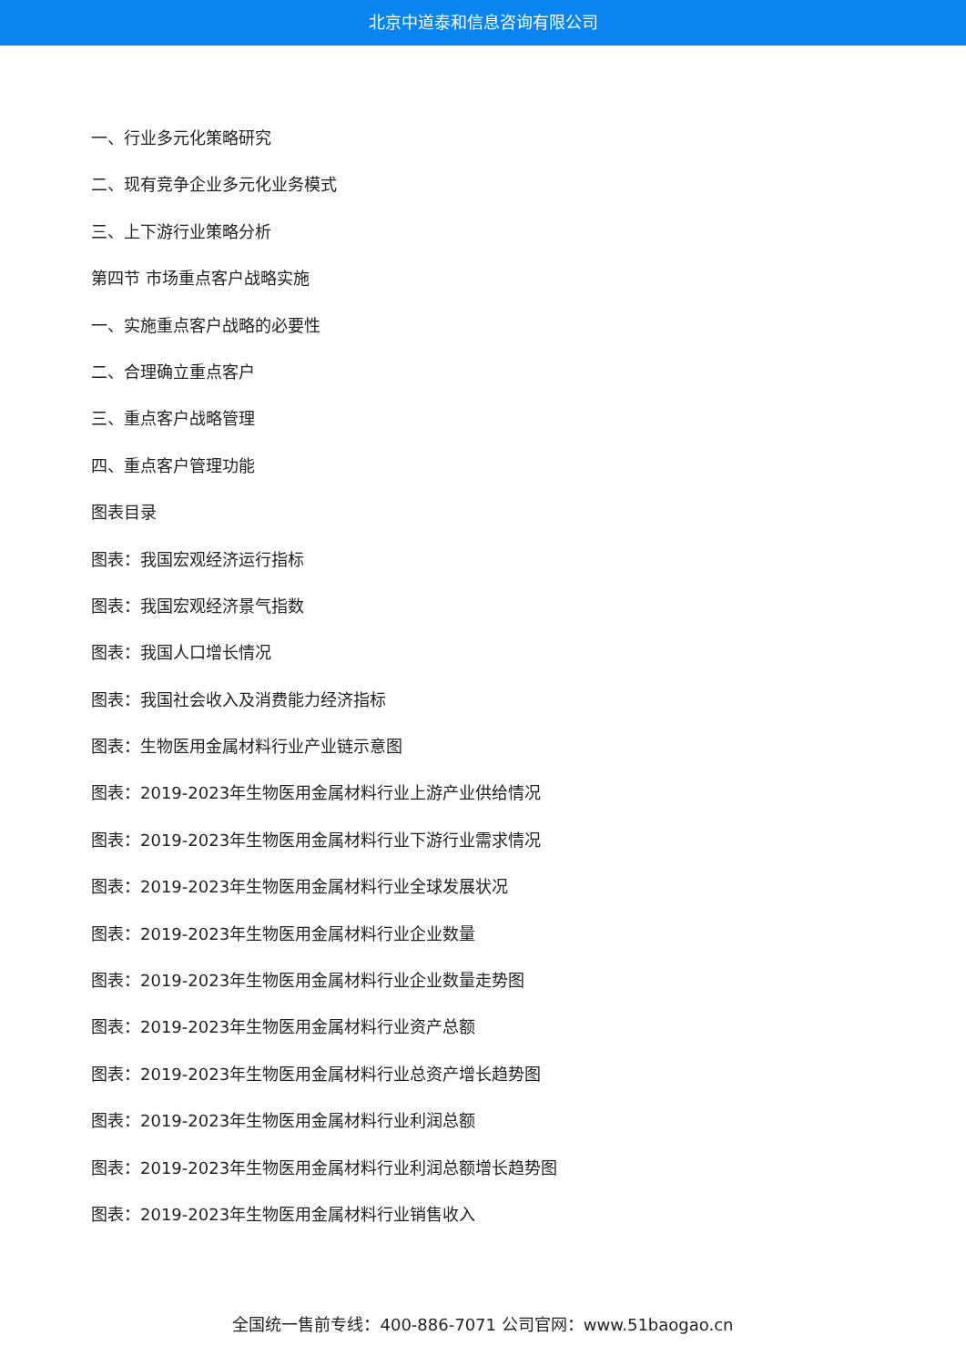北京中道泰和信息咨询有限公司
一、行业多元化策略研究
二、现有竞争企业多元化业务模式
三、上下游行业策略分析
第四节 市场重点客户战略实施
一、实施重点客户战略的必要性
二、合理确立重点客户
三、重点客户战略管理
四、重点客户管理功能
图表目录
图表：我国宏观经济运行指标
图表：我国宏观经济景气指数
图表：我国人口增长情况
图表：我国社会收入及消费能力经济指标
图表：生物医用金属材料行业产业链示意图
图表：2019-2023年生物医用金属材料行业上游产业供给情况
图表：2019-2023年生物医用金属材料行业下游行业需求情况
图表：2019-2023年生物医用金属材料行业全球发展状况
图表：2019-2023年生物医用金属材料行业企业数量
图表：2019-2023年生物医用金属材料行业企业数量走势图
图表：2019-2023年生物医用金属材料行业资产总额
图表：2019-2023年生物医用金属材料行业总资产增长趋势图
图表：2019-2023年生物医用金属材料行业利润总额
图表：2019-2023年生物医用金属材料行业利润总额增长趋势图
图表：2019-2023年生物医用金属材料行业销售收入
全国统一售前专线：400-886-7071 公司官网：www.51baogao.cn